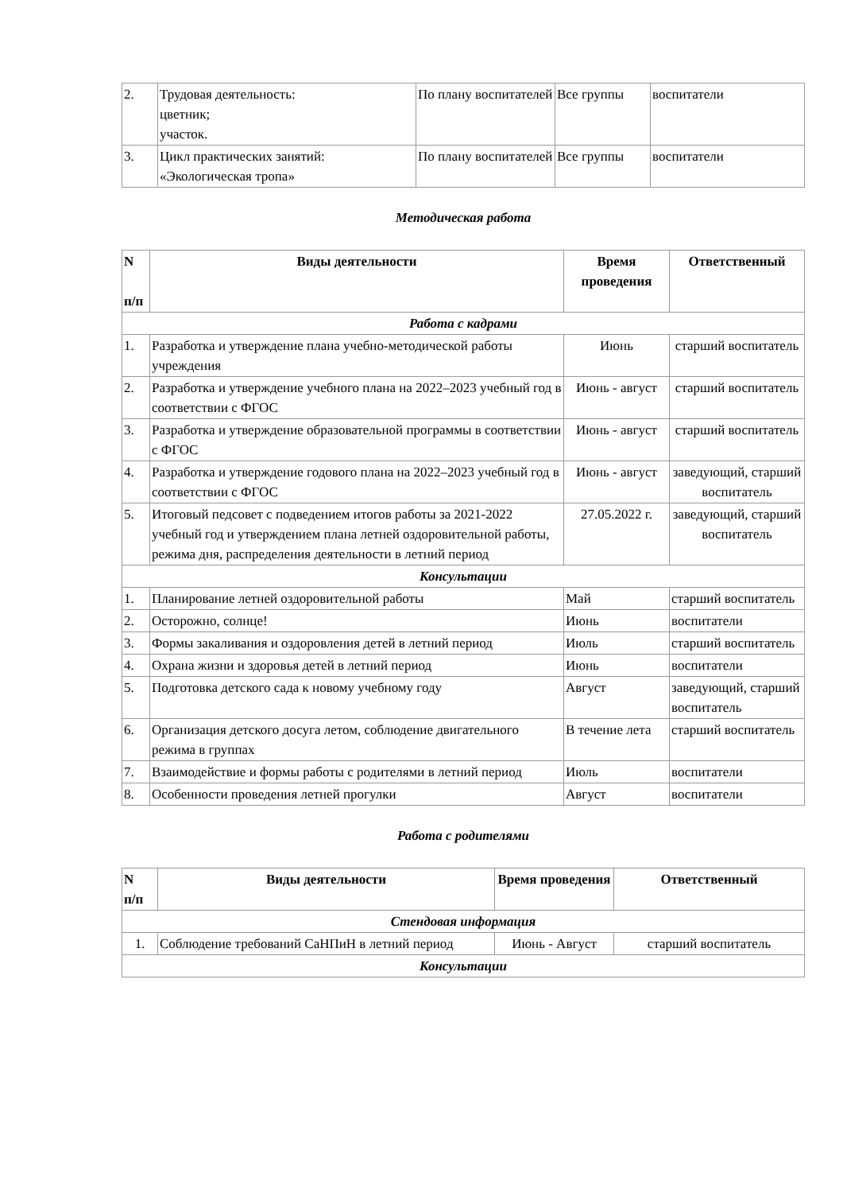| 2. | Трудовая деятельность: цветник; участок. | По плану воспитателей | Все группы | воспитатели |
| 3. | Цикл практических занятий: «Экологическая тропа» | По плану воспитателей | Все группы | воспитатели |
Методическая работа
| N п/п | Виды деятельности | Время проведения | Ответственный |
| --- | --- | --- | --- |
| Работа с кадрами | | | |
| 1. | Разработка и утверждение плана учебно-методической работы учреждения | Июнь | старший воспитатель |
| 2. | Разработка и утверждение учебного плана на 2022–2023 учебный год в соответствии с ФГОС | Июнь - август | старший воспитатель |
| 3. | Разработка и утверждение образовательной программы в соответствии с ФГОС | Июнь - август | старший воспитатель |
| 4. | Разработка и утверждение годового плана на 2022–2023 учебный год в соответствии с ФГОС | Июнь - август | заведующий, старший воспитатель |
| 5. | Итоговый педсовет с подведением итогов работы за 2021-2022 учебный год и утверждением плана летней оздоровительной работы, режима дня, распределения деятельности в летний период | 27.05.2022 г. | заведующий, старший воспитатель |
| Консультации | | | |
| 1. | Планирование летней оздоровительной работы | Май | старший воспитатель |
| 2. | Осторожно, солнце! | Июнь | воспитатели |
| 3. | Формы закаливания и оздоровления детей в летний период | Июль | старший воспитатель |
| 4. | Охрана жизни и здоровья детей в летний период | Июнь | воспитатели |
| 5. | Подготовка детского сада к новому учебному году | Август | заведующий, старший воспитатель |
| 6. | Организация детского досуга летом, соблюдение двигательного режима в группах | В течение лета | старший воспитатель |
| 7. | Взаимодействие и формы работы с родителями в летний период | Июль | воспитатели |
| 8. | Особенности проведения летней прогулки | Август | воспитатели |
Работа с родителями
| N п/п | Виды деятельности | Время проведения | Ответственный |
| --- | --- | --- | --- |
| Стендовая информация | | | |
| 1. | Соблюдение требований СаНПиН в летний период | Июнь - Август | старший воспитатель |
| Консультации | | | |